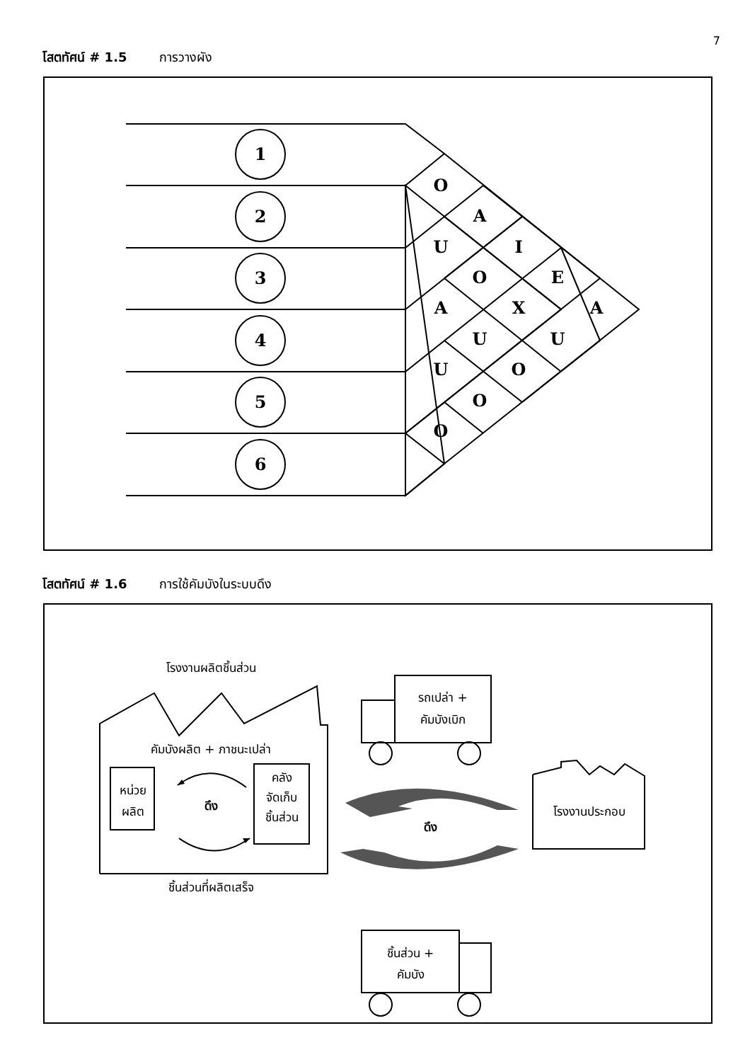7
โสตทัศน์ # 1.5 การวางผัง
1
2
3
4
5
6
O
A
U
I
O
E
A
X
A
U
U
U
O
O
O
โสตทัศน์ # 1.6 การใช้คัมบังในระบบดึง
โรงงานผลิตชิ้นส่วน
คัมบังผลิต + ภาชนะเปล่า
หน่วย
ผลิต
คลัง
จัดเก็บ
ชิ้นส่วน
ดึง
ชิ้นส่วนที่ผลิตเสร็จ
รถเปล่า +
คัมบังเบิก
ดึง
โรงงานประกอบ
ชิ้นส่วน +
คัมบัง